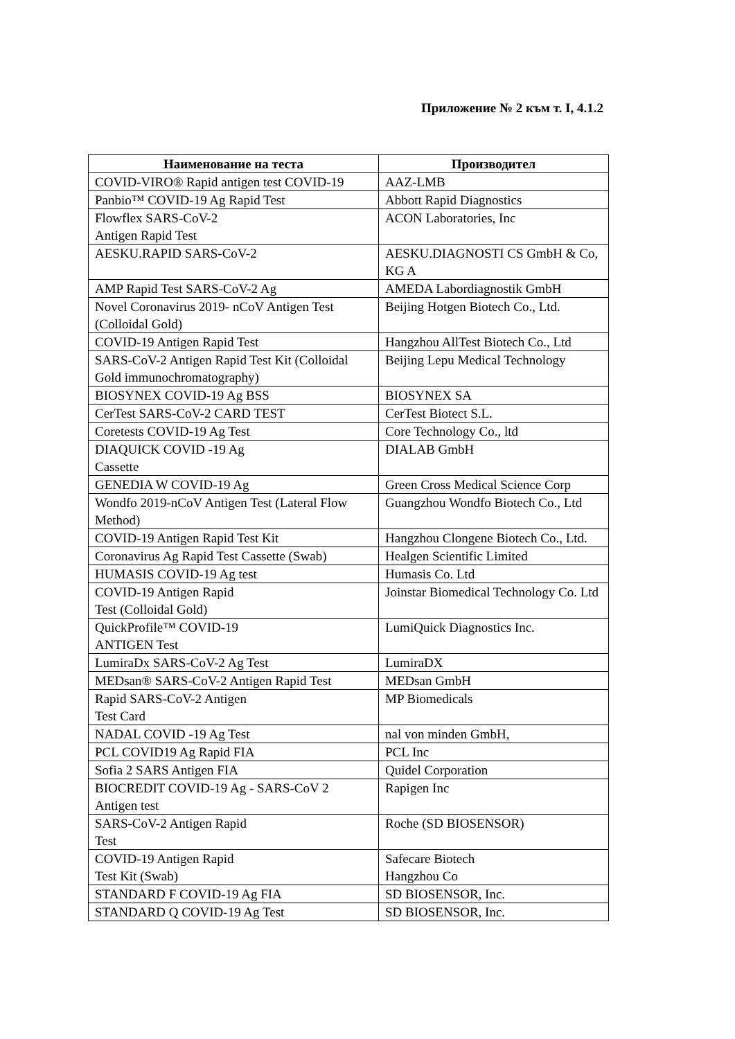Приложение № 2 към т. I, 4.1.2
| Наименование на теста | Производител |
| --- | --- |
| COVID-VIRO® Rapid antigen test COVID-19 | AAZ-LMB |
| Panbio™ COVID-19 Ag Rapid Test | Abbott Rapid Diagnostics |
| Flowflex SARS-CoV-2 Antigen Rapid Test | ACON Laboratories, Inc |
| AESKU.RAPID SARS-CoV-2 | AESKU.DIAGNOSTI CS GmbH & Co, KG A |
| AMP Rapid Test SARS-CoV-2 Ag | AMEDA Labordiagnostik GmbH |
| Novel Coronavirus 2019- nCoV Antigen Test (Colloidal Gold) | Beijing Hotgen Biotech Co., Ltd. |
| COVID-19 Antigen Rapid Test | Hangzhou AllTest Biotech Co., Ltd |
| SARS-CoV-2 Antigen Rapid Test Kit (Colloidal Gold immunochromatography) | Beijing Lepu Medical Technology |
| BIOSYNEX COVID-19 Ag BSS | BIOSYNEX SA |
| CerTest SARS-CoV-2 CARD TEST | CerTest Biotect S.L. |
| Coretests COVID-19 Ag Test | Core Technology Co., ltd |
| DIAQUICK COVID -19 Ag Cassette | DIALAB GmbH |
| GENEDIA W COVID-19 Ag | Green Cross Medical Science Corp |
| Wondfo 2019-nCoV Antigen Test (Lateral Flow Method) | Guangzhou Wondfo Biotech Co., Ltd |
| COVID-19 Antigen Rapid Test Kit | Hangzhou Clongene Biotech Co., Ltd. |
| Coronavirus Ag Rapid Test Cassette (Swab) | Healgen Scientific Limited |
| HUMASIS COVID-19 Ag test | Humasis Co. Ltd |
| COVID-19 Antigen Rapid Test (Colloidal Gold) | Joinstar Biomedical Technology Co. Ltd |
| QuickProfile™ COVID-19 ANTIGEN Test | LumiQuick Diagnostics Inc. |
| LumiraDx SARS-CoV-2 Ag Test | LumiraDX |
| MEDsan® SARS-CoV-2 Antigen Rapid Test | MEDsan GmbH |
| Rapid SARS-CoV-2 Antigen Test Card | MP Biomedicals |
| NADAL COVID -19 Ag Test | nal von minden GmbH, |
| PCL COVID19 Ag Rapid FIA | PCL Inc |
| Sofia 2 SARS Antigen FIA | Quidel Corporation |
| BIOCREDIT COVID-19 Ag - SARS-CoV 2 Antigen test | Rapigen Inc |
| SARS-CoV-2 Antigen Rapid Test | Roche (SD BIOSENSOR) |
| COVID-19 Antigen Rapid Test Kit (Swab) | Safecare Biotech Hangzhou Co |
| STANDARD F COVID-19 Ag FIA | SD BIOSENSOR, Inc. |
| STANDARD Q COVID-19 Ag Test | SD BIOSENSOR, Inc. |